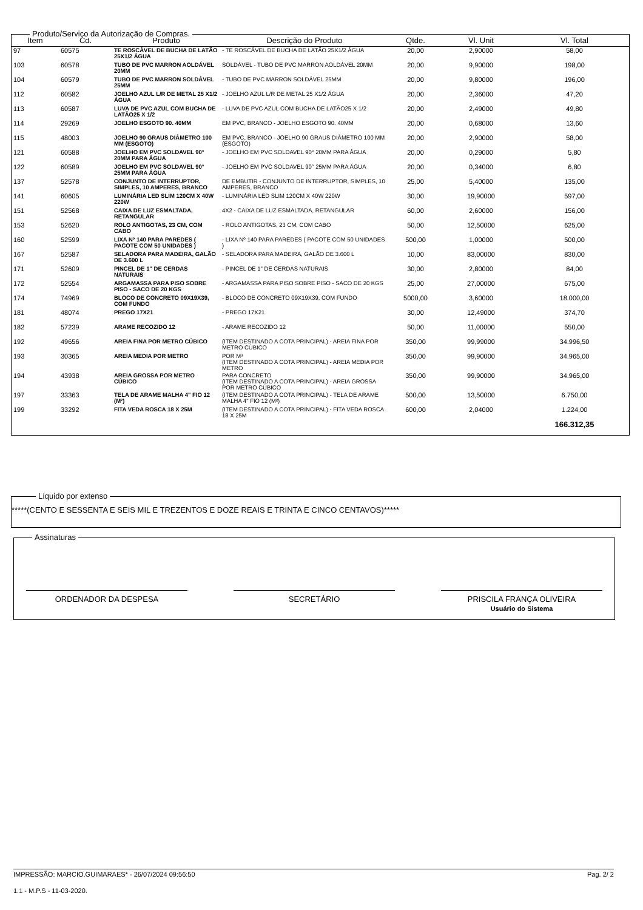Produto/Serviço da Autorização de Compras.
| Item | Cd. | Produto | Descrição do Produto | Qtde. | Vl. Unit | Vl. Total |
| --- | --- | --- | --- | --- | --- | --- |
| 97 | 60575 | TE ROSCÁVEL DE BUCHA DE LATÃO 25X1/2 ÁGUA | - TE ROSCÁVEL DE BUCHA DE LATÃO 25X1/2 ÁGUA | 20,00 | 2,90000 | 58,00 |
| 103 | 60578 | TUBO DE PVC MARRON AOLDÁVEL 20MM | SOLDÁVEL - TUBO DE PVC MARRON AOLDÁVEL 20MM | 20,00 | 9,90000 | 198,00 |
| 104 | 60579 | TUBO DE PVC MARRON SOLDÁVEL 25MM | - TUBO DE PVC MARRON SOLDÁVEL 25MM | 20,00 | 9,80000 | 196,00 |
| 112 | 60582 | JOELHO AZUL L/R DE METAL 25 X1/2 ÁGUA | - JOELHO AZUL L/R DE METAL 25 X1/2 ÁGUA | 20,00 | 2,36000 | 47,20 |
| 113 | 60587 | LUVA DE PVC AZUL COM BUCHA DE LATÃO25 X 1/2 | - LUVA DE PVC AZUL COM BUCHA DE LATÃO25 X 1/2 | 20,00 | 2,49000 | 49,80 |
| 114 | 29269 | JOELHO ESGOTO 90. 40MM | EM PVC, BRANCO - JOELHO ESGOTO 90. 40MM | 20,00 | 0,68000 | 13,60 |
| 115 | 48003 | JOELHO 90 GRAUS DIÂMETRO 100 MM (ESGOTO) | EM PVC, BRANCO - JOELHO 90 GRAUS DIÂMETRO 100 MM (ESGOTO) | 20,00 | 2,90000 | 58,00 |
| 121 | 60588 | JOELHO EM PVC SOLDAVEL 90° 20MM PARA ÁGUA | - JOELHO EM PVC SOLDAVEL 90° 20MM PARA ÁGUA | 20,00 | 0,29000 | 5,80 |
| 122 | 60589 | JOELHO EM PVC SOLDAVEL 90° 25MM PARA ÁGUA | - JOELHO EM PVC SOLDAVEL 90° 25MM PARA ÁGUA | 20,00 | 0,34000 | 6,80 |
| 137 | 52578 | CONJUNTO DE INTERRUPTOR, SIMPLES, 10 AMPERES, BRANCO | DE EMBUTIR - CONJUNTO DE INTERRUPTOR, SIMPLES, 10 AMPERES, BRANCO | 25,00 | 5,40000 | 135,00 |
| 141 | 60605 | LUMINÁRIA LED SLIM 120CM X 40W 220W | - LUMINÁRIA LED SLIM 120CM X 40W 220W | 30,00 | 19,90000 | 597,00 |
| 151 | 52568 | CAIXA DE LUZ ESMALTADA, RETANGULAR | 4X2 - CAIXA DE LUZ ESMALTADA, RETANGULAR | 60,00 | 2,60000 | 156,00 |
| 153 | 52620 | ROLO ANTIGOTAS, 23 CM, COM CABO | - ROLO ANTIGOTAS, 23 CM, COM CABO | 50,00 | 12,50000 | 625,00 |
| 160 | 52599 | LIXA Nº 140 PARA PAREDES ( PACOTE COM 50 UNIDADES ) | - LIXA Nº 140 PARA PAREDES ( PACOTE COM 50 UNIDADES ) | 500,00 | 1,00000 | 500,00 |
| 167 | 52587 | SELADORA PARA MADEIRA, GALÃO DE 3.600 L | - SELADORA PARA MADEIRA, GALÃO DE 3.600 L | 10,00 | 83,00000 | 830,00 |
| 171 | 52609 | PINCEL DE 1" DE CERDAS NATURAIS | - PINCEL DE 1" DE CERDAS NATURAIS | 30,00 | 2,80000 | 84,00 |
| 172 | 52554 | ARGAMASSA PARA PISO SOBRE PISO - SACO DE 20 KGS | - ARGAMASSA PARA PISO SOBRE PISO - SACO DE 20 KGS | 25,00 | 27,00000 | 675,00 |
| 174 | 74969 | BLOCO DE CONCRETO 09X19X39, COM FUNDO | - BLOCO DE CONCRETO 09X19X39, COM FUNDO | 5000,00 | 3,60000 | 18.000,00 |
| 181 | 48074 | PREGO 17X21 | - PREGO 17X21 | 30,00 | 12,49000 | 374,70 |
| 182 | 57239 | ARAME RECOZIDO 12 | - ARAME RECOZIDO 12 | 50,00 | 11,00000 | 550,00 |
| 192 | 49656 | AREIA FINA POR METRO CÚBICO | (ITEM DESTINADO A COTA PRINCIPAL) - AREIA FINA POR METRO CÚBICO | 350,00 | 99,99000 | 34.996,50 |
| 193 | 30365 | AREIA MEDIA POR METRO | POR M³ (ITEM DESTINADO A COTA PRINCIPAL) - AREIA MEDIA POR METRO | 350,00 | 99,90000 | 34.965,00 |
| 194 | 43938 | AREIA GROSSA POR METRO CÚBICO | PARA CONCRETO (ITEM DESTINADO A COTA PRINCIPAL) - AREIA GROSSA POR METRO CÚBICO | 350,00 | 99,90000 | 34.965,00 |
| 197 | 33363 | TELA DE ARAME MALHA 4" FIO 12 (M²) | (ITEM DESTINADO A COTA PRINCIPAL) - TELA DE ARAME MALHA 4" FIO 12 (M²) | 500,00 | 13,50000 | 6.750,00 |
| 199 | 33292 | FITA VEDA ROSCA 18 X 25M | (ITEM DESTINADO A COTA PRINCIPAL) - FITA VEDA ROSCA 18 X 25M | 600,00 | 2,04000 | 1.224,00 |
| | | | | | | 166.312,35 |
Líquido por extenso
*****(CENTO E SESSENTA E SEIS MIL E TREZENTOS E DOZE REAIS E TRINTA E CINCO CENTAVOS)*****
Assinaturas
ORDENADOR DA DESPESA SECRETÁRIO PRISCILA FRANÇA OLIVEIRA
Usuário do Sistema
IMPRESSÃO: MARCIO.GUIMARAES* - 26/07/2024 09:56:50 Pag. 2/ 2
1.1 - M.P.S - 11-03-2020.